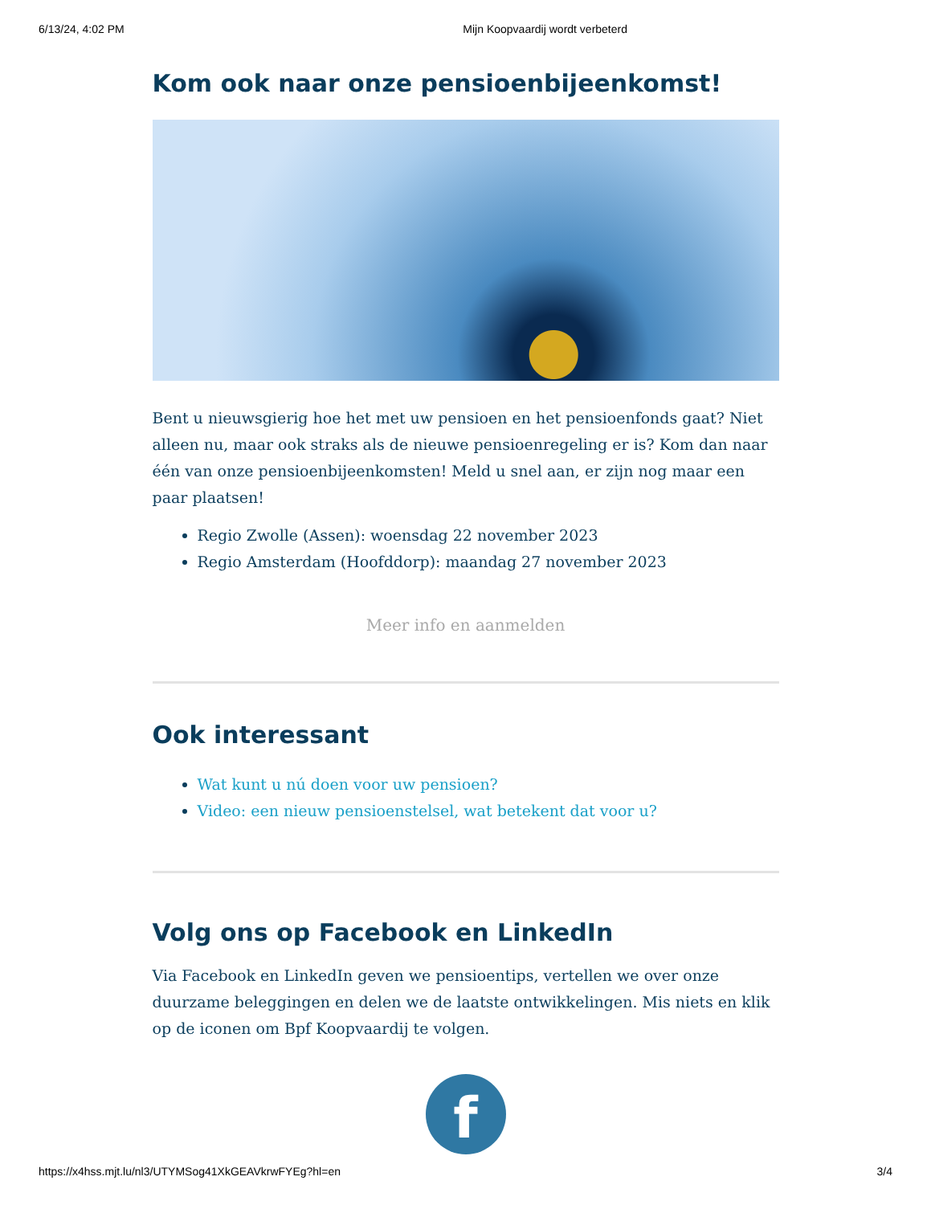6/13/24, 4:02 PM Mijn Koopvaardij wordt verbeterd
Kom ook naar onze pensioenbijeenkomst!
Bent u nieuwsgierig hoe het met uw pensioen en het pensioenfonds gaat? Niet alleen nu, maar ook straks als de nieuwe pensioenregeling er is? Kom dan naar één van onze pensioenbijeenkomsten! Meld u snel aan, er zijn nog maar een paar plaatsen!
Regio Zwolle (Assen): woensdag 22 november 2023
Regio Amsterdam (Hoofddorp): maandag 27 november 2023
Meer info en aanmelden
Ook interessant
Wat kunt u nú doen voor uw pensioen?
Video: een nieuw pensioenstelsel, wat betekent dat voor u?
Volg ons op Facebook en LinkedIn
Via Facebook en LinkedIn geven we pensioentips, vertellen we over onze duurzame beleggingen en delen we de laatste ontwikkelingen. Mis niets en klik op de iconen om Bpf Koopvaardij te volgen.
f
https://x4hss.mjt.lu/nl3/UTYMSog41XkGEAVkrwFYEg?hl=en 3/4